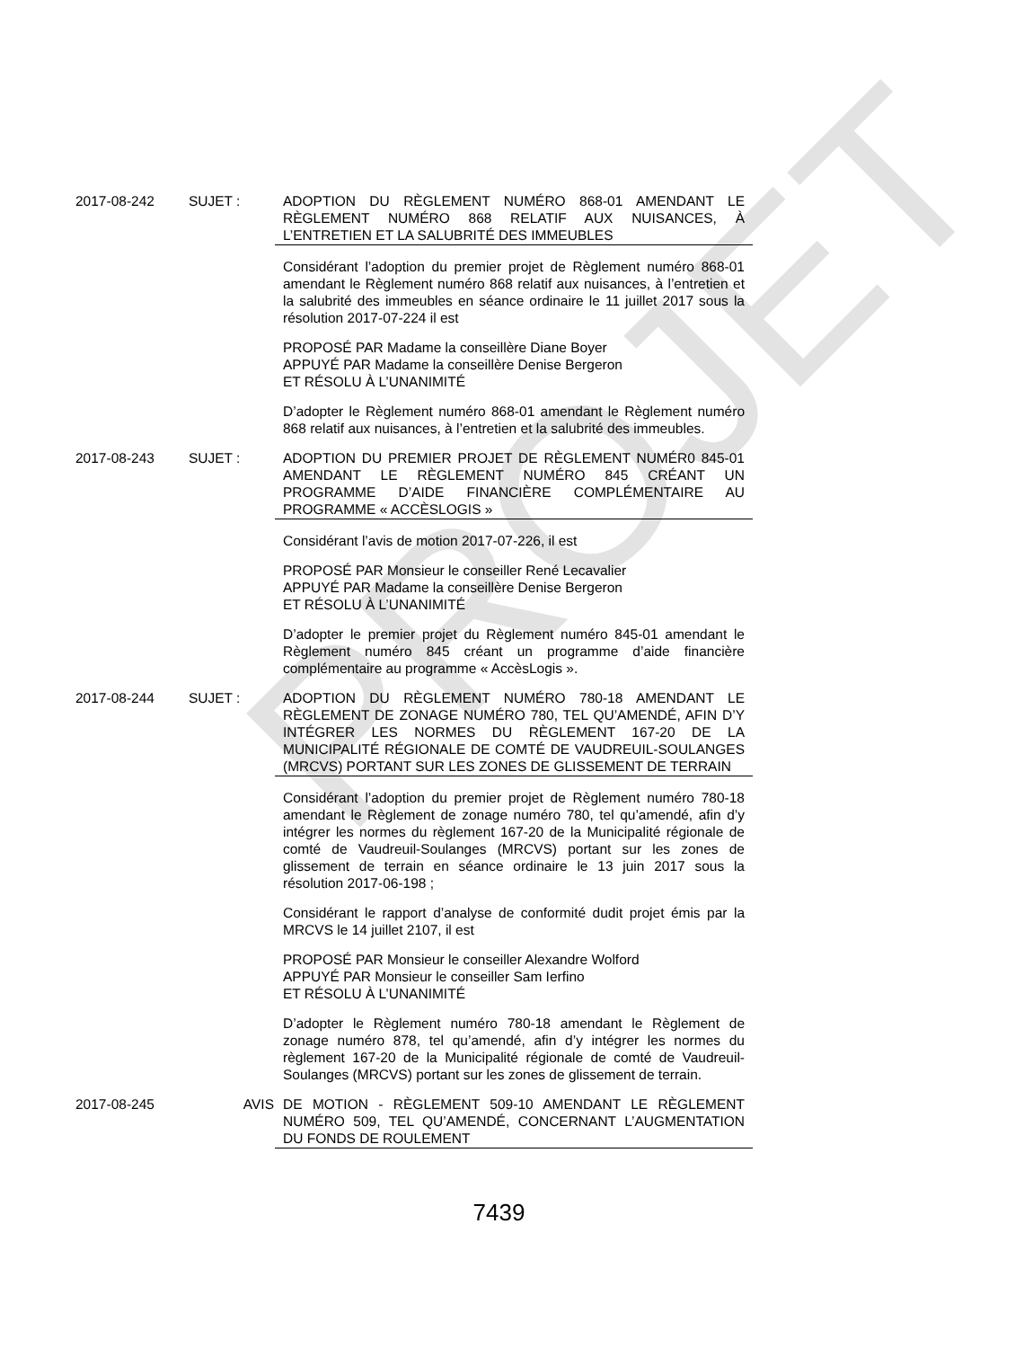PROJET
2017-08-242 SUJET : ADOPTION DU RÈGLEMENT NUMÉRO 868-01 AMENDANT LE RÈGLEMENT NUMÉRO 868 RELATIF AUX NUISANCES, À L’ENTRETIEN ET LA SALUBRITÉ DES IMMEUBLES
Considérant l’adoption du premier projet de Règlement numéro 868-01 amendant le Règlement numéro 868 relatif aux nuisances, à l’entretien et la salubrité des immeubles en séance ordinaire le 11 juillet 2017 sous la résolution 2017-07-224 il est
PROPOSÉ PAR Madame la conseillère Diane Boyer
APPUYÉ PAR Madame la conseillère Denise Bergeron
ET RÉSOLU À L’UNANIMITÉ
D’adopter le Règlement numéro 868-01 amendant le Règlement numéro 868 relatif aux nuisances, à l’entretien et la salubrité des immeubles.
2017-08-243 SUJET : ADOPTION DU PREMIER PROJET DE RÈGLEMENT NUMÉR0 845-01 AMENDANT LE RÈGLEMENT NUMÉRO 845 CRÉANT UN PROGRAMME D’AIDE FINANCIÈRE COMPLÉMENTAIRE AU PROGRAMME « ACCÈSLOGIS »
Considérant l’avis de motion 2017-07-226, il est
PROPOSÉ PAR Monsieur le conseiller René Lecavalier
APPUYÉ PAR Madame la conseillère Denise Bergeron
ET RÉSOLU À L’UNANIMITÉ
D’adopter le premier projet du Règlement numéro 845-01 amendant le Règlement numéro 845 créant un programme d’aide financière complémentaire au programme « AccèsLogis ».
2017-08-244 SUJET : ADOPTION DU RÈGLEMENT NUMÉRO 780-18 AMENDANT LE RÈGLEMENT DE ZONAGE NUMÉRO 780, TEL QU’AMENDÉ, AFIN D’Y INTÉGRER LES NORMES DU RÈGLEMENT 167-20 DE LA MUNICIPALITÉ RÉGIONALE DE COMTÉ DE VAUDREUIL-SOULANGES (MRCVS) PORTANT SUR LES ZONES DE GLISSEMENT DE TERRAIN
Considérant l’adoption du premier projet de Règlement numéro 780-18 amendant le Règlement de zonage numéro 780, tel qu’amendé, afin d’y intégrer les normes du règlement 167-20 de la Municipalité régionale de comté de Vaudreuil-Soulanges (MRCVS) portant sur les zones de glissement de terrain en séance ordinaire le 13 juin 2017 sous la résolution 2017-06-198 ;
Considérant le rapport d’analyse de conformité dudit projet émis par la MRCVS le 14 juillet 2107, il est
PROPOSÉ PAR Monsieur le conseiller Alexandre Wolford
APPUYÉ PAR Monsieur le conseiller Sam Ierfino
ET RÉSOLU À L’UNANIMITÉ
D’adopter le Règlement numéro 780-18 amendant le Règlement de zonage numéro 878, tel qu’amendé, afin d’y intégrer les normes du règlement 167-20 de la Municipalité régionale de comté de Vaudreuil-Soulanges (MRCVS) portant sur les zones de glissement de terrain.
2017-08-245 AVIS DE MOTION - RÈGLEMENT 509-10 AMENDANT LE RÈGLEMENT NUMÉRO 509, TEL QU’AMENDÉ, CONCERNANT L’AUGMENTATION DU FONDS DE ROULEMENT
7439